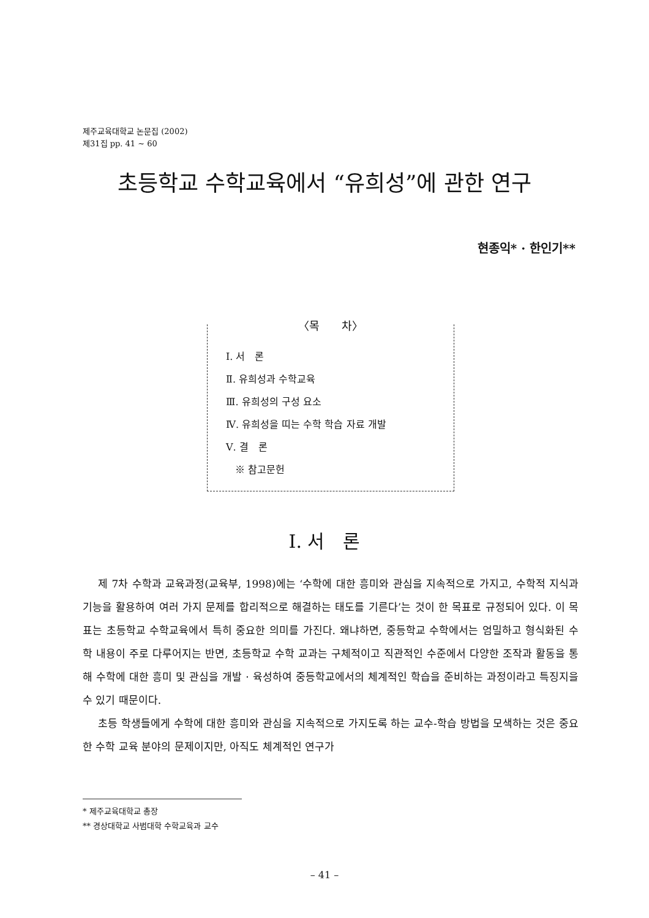제주교육대학교 논문집 (2002)
제31집 pp. 41 ~ 60
초등학교 수학교육에서 “유희성”에 관한 연구
현종익* · 한인기**
〈목　　차〉
Ⅰ. 서　론
Ⅱ. 유희성과 수학교육
Ⅲ. 유희성의 구성 요소
Ⅳ. 유희성을 띠는 수학 학습 자료 개발
Ⅴ. 결　론
※ 참고문헌
Ⅰ. 서　론
제 7차 수학과 교육과정(교육부, 1998)에는 ‘수학에 대한 흥미와 관심을 지속적으로 가지고, 수학적 지식과 기능을 활용하여 여러 가지 문제를 합리적으로 해결하는 태도를 기른다’는 것이 한 목표로 규정되어 있다. 이 목표는 초등학교 수학교육에서 특히 중요한 의미를 가진다. 왜냐하면, 중등학교 수학에서는 엄밀하고 형식화된 수학 내용이 주로 다루어지는 반면, 초등학교 수학 교과는 구체적이고 직관적인 수준에서 다양한 조작과 활동을 통해 수학에 대한 흥미 및 관심을 개발 · 육성하여 중등학교에서의 체계적인 학습을 준비하는 과정이라고 특징지을 수 있기 때문이다.
초등 학생들에게 수학에 대한 흥미와 관심을 지속적으로 가지도록 하는 교수-학습 방법을 모색하는 것은 중요한 수학 교육 분야의 문제이지만, 아직도 체계적인 연구가
* 제주교육대학교 총장
** 경상대학교 사범대학 수학교육과 교수
– 41 –